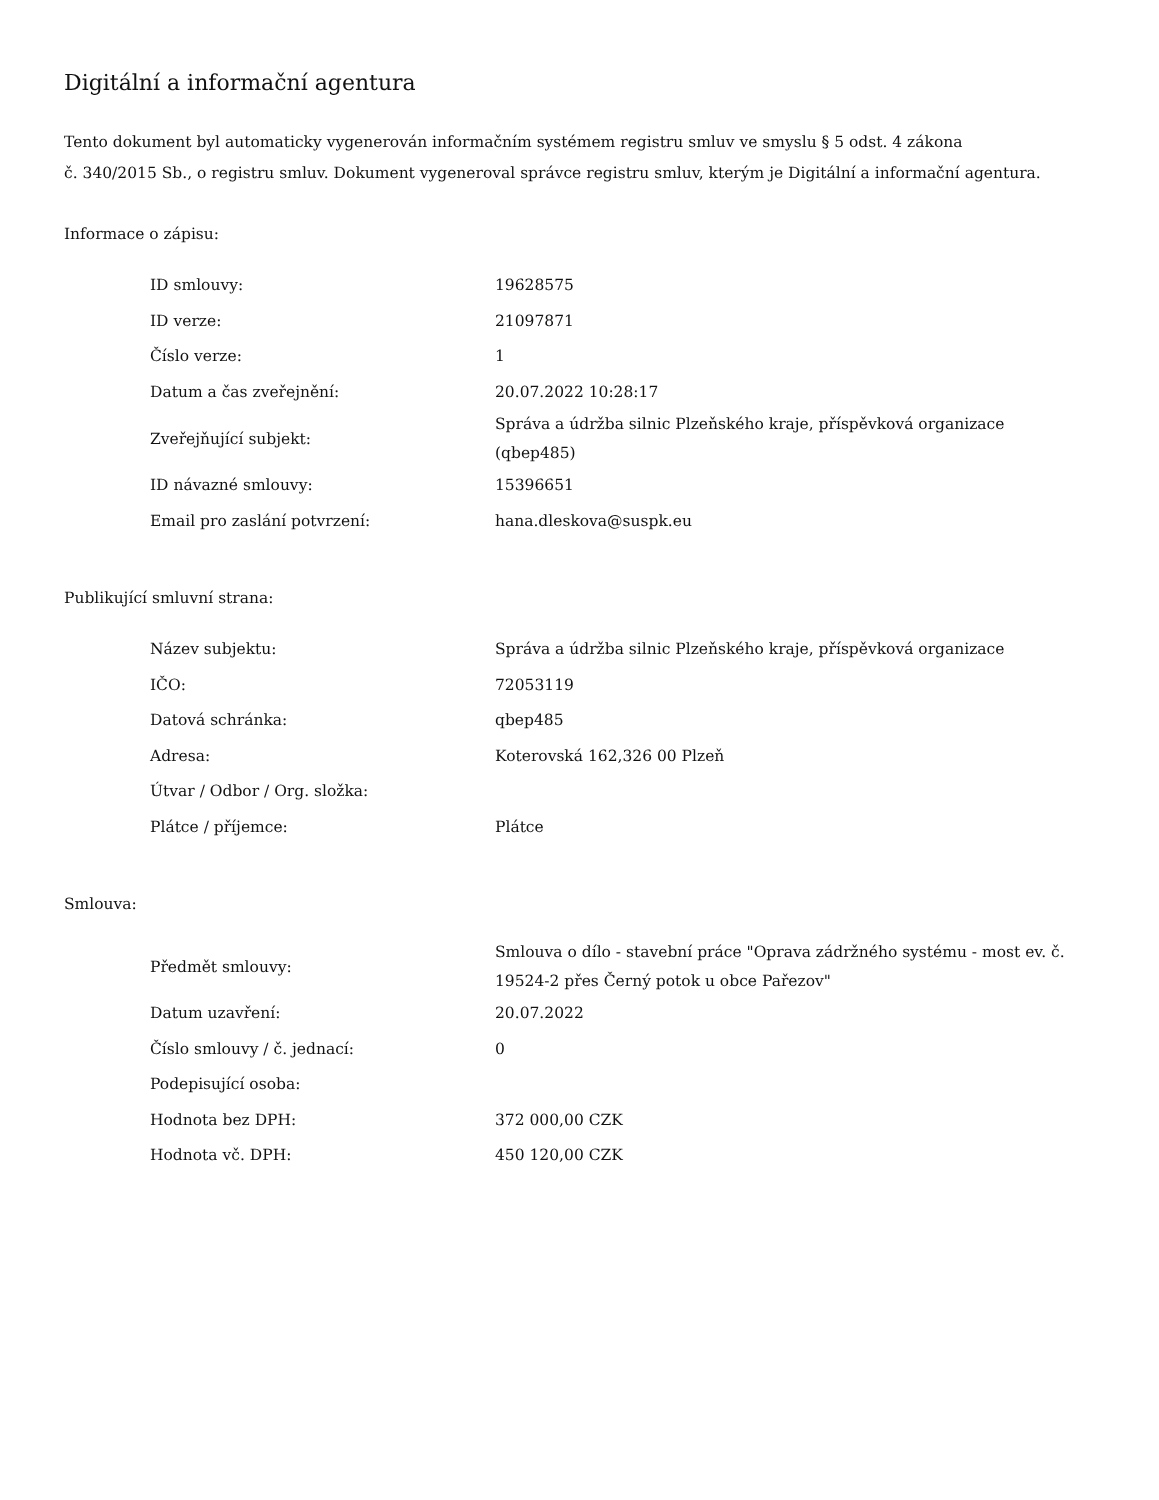Digitální a informační agentura
Tento dokument byl automaticky vygenerován informačním systémem registru smluv ve smyslu § 5 odst. 4 zákona
č. 340/2015 Sb., o registru smluv. Dokument vygeneroval správce registru smluv, kterým je Digitální a informační agentura.
Informace o zápisu:
| ID smlouvy: | 19628575 |
| ID verze: | 21097871 |
| Číslo verze: | 1 |
| Datum a čas zveřejnění: | 20.07.2022 10:28:17 |
| Zveřejňující subjekt: | Správa a údržba silnic Plzeňského kraje, příspěvková organizace (qbep485) |
| ID návazné smlouvy: | 15396651 |
| Email pro zaslání potvrzení: | hana.dleskova@suspk.eu |
Publikující smluvní strana:
| Název subjektu: | Správa a údržba silnic Plzeňského kraje, příspěvková organizace |
| IČO: | 72053119 |
| Datová schránka: | qbep485 |
| Adresa: | Koterovská 162,326 00 Plzeň |
| Útvar / Odbor / Org. složka: | |
| Plátce / příjemce: | Plátce |
Smlouva:
| Předmět smlouvy: | Smlouva o dílo - stavební práce "Oprava zádržného systému - most ev. č. 19524-2 přes Černý potok u obce Pařezov" |
| Datum uzavření: | 20.07.2022 |
| Číslo smlouvy / č. jednací: | 0 |
| Podepisující osoba: | |
| Hodnota bez DPH: | 372 000,00 CZK |
| Hodnota vč. DPH: | 450 120,00 CZK |